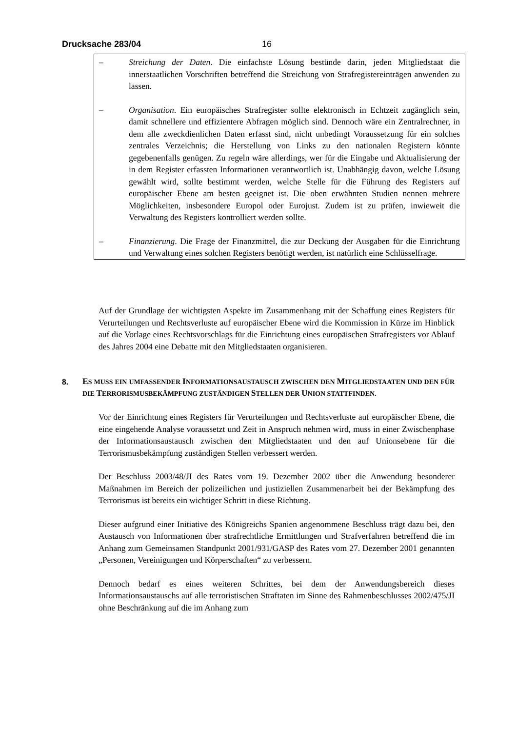Drucksache 283/04 16
– Streichung der Daten. Die einfachste Lösung bestünde darin, jeden Mitgliedstaat die innerstaatlichen Vorschriften betreffend die Streichung von Strafregistereinträgen anwenden zu lassen.
– Organisation. Ein europäisches Strafregister sollte elektronisch in Echtzeit zugänglich sein, damit schnellere und effizientere Abfragen möglich sind. Dennoch wäre ein Zentralrechner, in dem alle zweckdienlichen Daten erfasst sind, nicht unbedingt Voraussetzung für ein solches zentrales Verzeichnis; die Herstellung von Links zu den nationalen Registern könnte gegebenenfalls genügen. Zu regeln wäre allerdings, wer für die Eingabe und Aktualisierung der in dem Register erfassten Informationen verantwortlich ist. Unabhängig davon, welche Lösung gewählt wird, sollte bestimmt werden, welche Stelle für die Führung des Registers auf europäischer Ebene am besten geeignet ist. Die oben erwähnten Studien nennen mehrere Möglichkeiten, insbesondere Europol oder Eurojust. Zudem ist zu prüfen, inwieweit die Verwaltung des Registers kontrolliert werden sollte.
– Finanzierung. Die Frage der Finanzmittel, die zur Deckung der Ausgaben für die Einrichtung und Verwaltung eines solchen Registers benötigt werden, ist natürlich eine Schlüsselfrage.
Auf der Grundlage der wichtigsten Aspekte im Zusammenhang mit der Schaffung eines Registers für Verurteilungen und Rechtsverluste auf europäischer Ebene wird die Kommission in Kürze im Hinblick auf die Vorlage eines Rechtsvorschlags für die Einrichtung eines europäischen Strafregisters vor Ablauf des Jahres 2004 eine Debatte mit den Mitgliedstaaten organisieren.
8.
ES MUSS EIN UMFASSENDER INFORMATIONSAUSTAUSCH ZWISCHEN DEN MITGLIEDSTAATEN UND DEN FÜR DIE TERRORISMUSBEKÄMPFUNG ZUSTÄNDIGEN STELLEN DER UNION STATTFINDEN.
Vor der Einrichtung eines Registers für Verurteilungen und Rechtsverluste auf europäischer Ebene, die eine eingehende Analyse voraussetzt und Zeit in Anspruch nehmen wird, muss in einer Zwischenphase der Informationsaustausch zwischen den Mitgliedstaaten und den auf Unionsebene für die Terrorismusbekämpfung zuständigen Stellen verbessert werden.
Der Beschluss 2003/48/JI des Rates vom 19. Dezember 2002 über die Anwendung besonderer Maßnahmen im Bereich der polizeilichen und justiziellen Zusammenarbeit bei der Bekämpfung des Terrorismus ist bereits ein wichtiger Schritt in diese Richtung.
Dieser aufgrund einer Initiative des Königreichs Spanien angenommene Beschluss trägt dazu bei, den Austausch von Informationen über strafrechtliche Ermittlungen und Strafverfahren betreffend die im Anhang zum Gemeinsamen Standpunkt 2001/931/GASP des Rates vom 27. Dezember 2001 genannten „Personen, Vereinigungen und Körperschaften“ zu verbessern.
Dennoch bedarf es eines weiteren Schrittes, bei dem der Anwendungsbereich dieses Informationsaustauschs auf alle terroristischen Straftaten im Sinne des Rahmenbeschlusses 2002/475/JI ohne Beschränkung auf die im Anhang zum